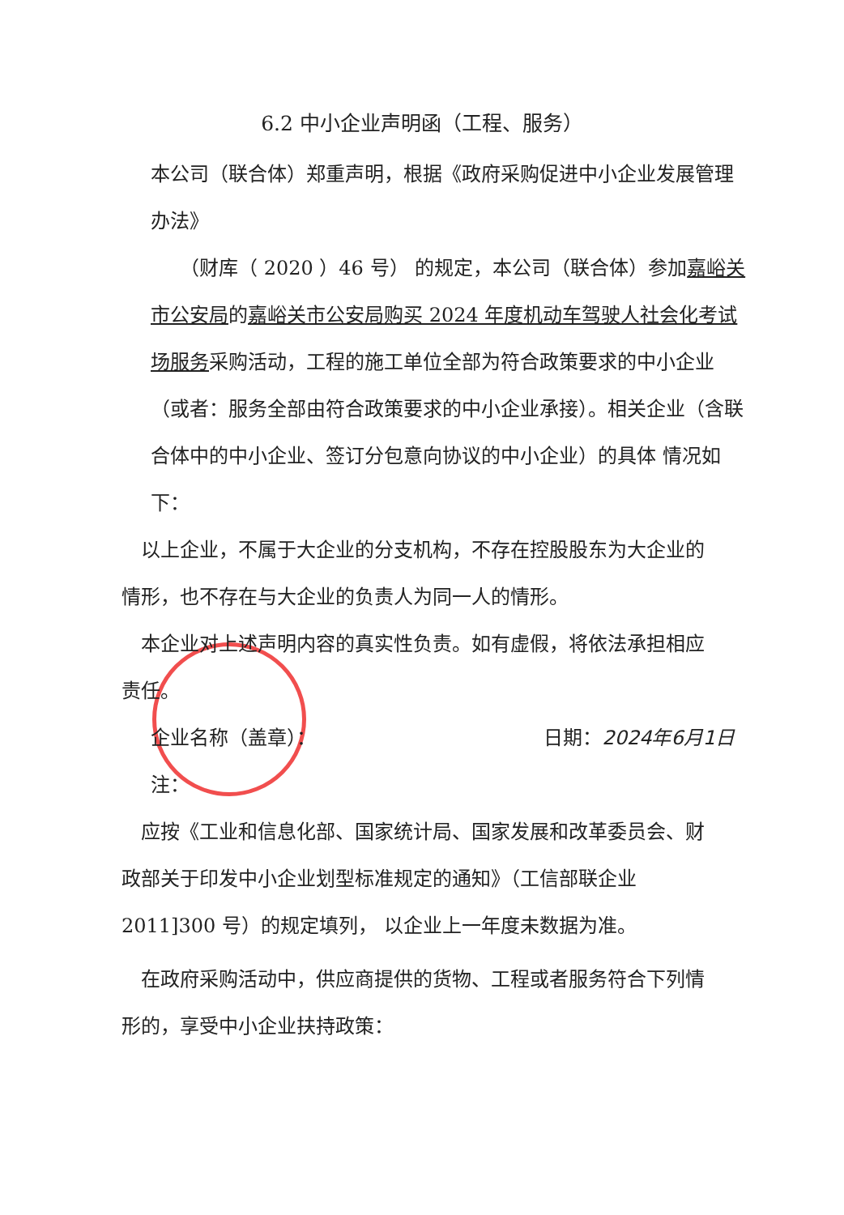6.2 中小企业声明函（工程、服务）
本公司（联合体）郑重声明，根据《政府采购促进中小企业发展管理办法》
　　（财库（ 2020 ）46 号） 的规定，本公司（联合体）参加嘉峪关市公安局的嘉峪关市公安局购买 2024 年度机动车驾驶人社会化考试场服务采购活动，工程的施工单位全部为符合政策要求的中小企业（或者：服务全部由符合政策要求的中小企业承接）。相关企业（含联合体中的中小企业、签订分包意向协议的中小企业）的具体 情况如下：
　以上企业，不属于大企业的分支机构，不存在控股股东为大企业的情形，也不存在与大企业的负责人为同一人的情形。
　本企业对上述声明内容的真实性负责。如有虚假，将依法承担相应责任。
企业名称（盖章）： 日期：2024年6月1日
注：
　应按《工业和信息化部、国家统计局、国家发展和改革委员会、财政部关于印发中小企业划型标准规定的通知》（工信部联企业2011]300 号）的规定填列， 以企业上一年度未数据为准。
　在政府采购活动中，供应商提供的货物、工程或者服务符合下列情形的，享受中小企业扶持政策：